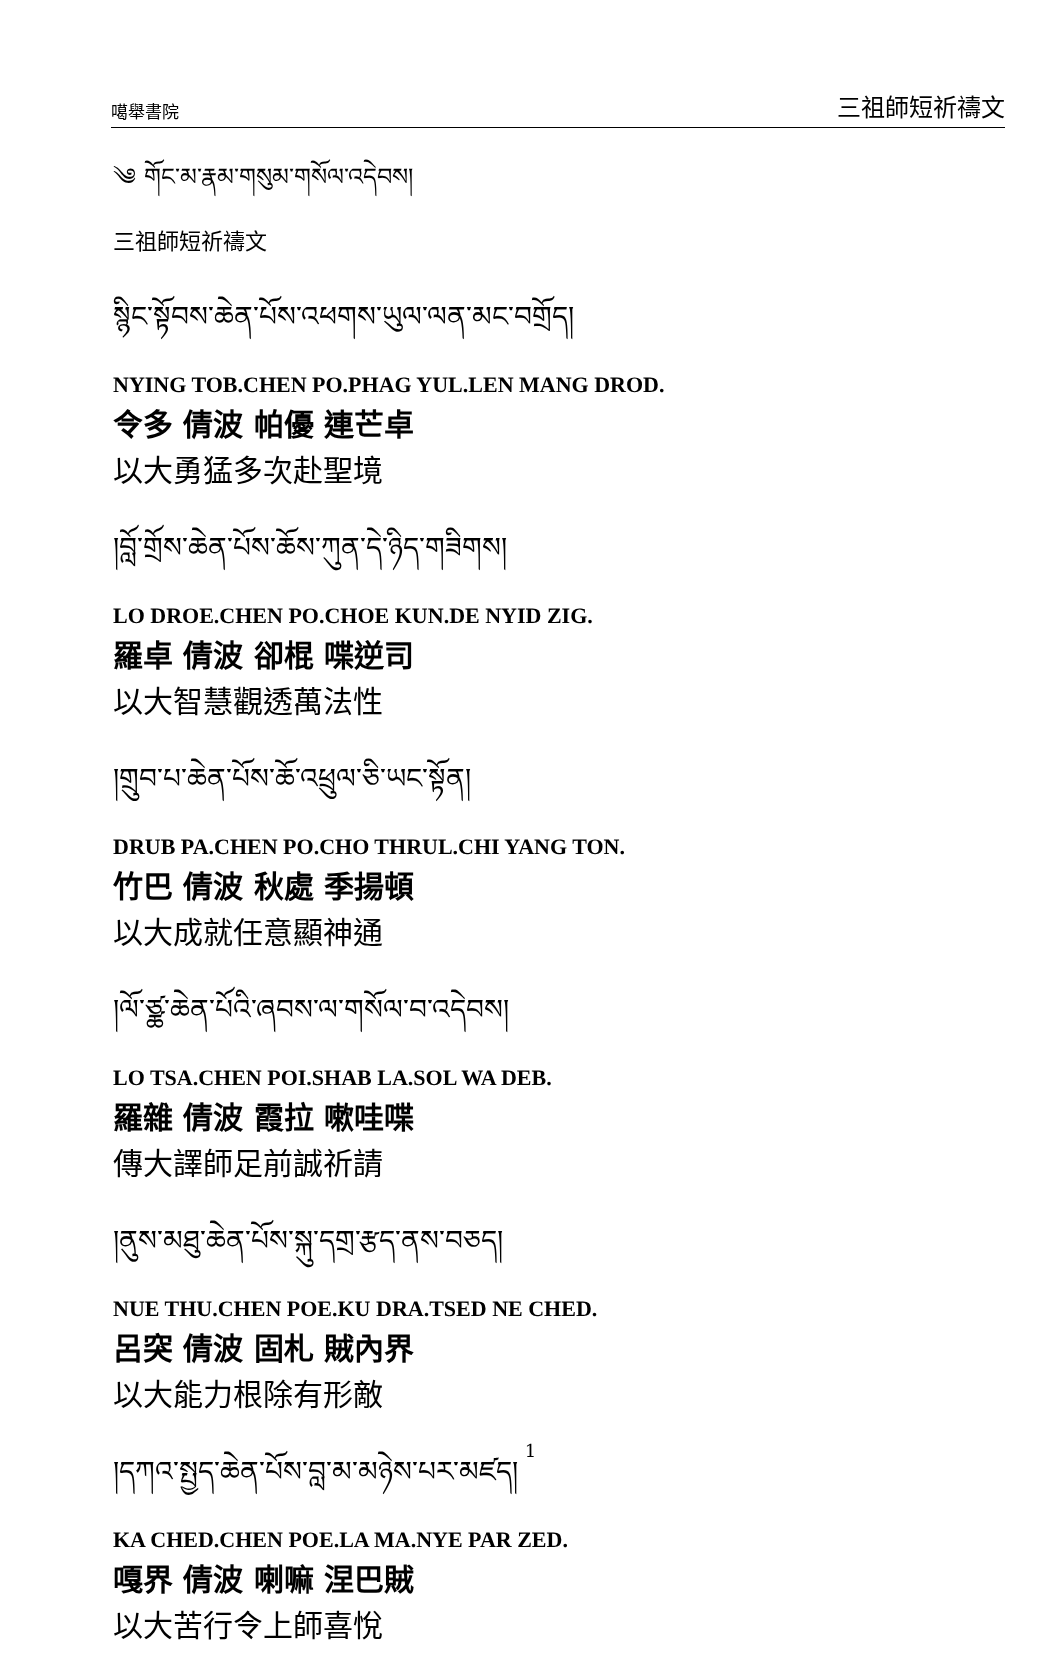噶舉書院 三祖師短祈禱文
༄ གོང་མ་རྣམ་གསུམ་གསོལ་འདེབས།
三祖師短祈禱文
སྙིང་སྟོབས་ཆེན་པོས་འཕགས་ཡུལ་ལན་མང་བགྲོད།
NYING TOB.CHEN PO.PHAG YUL.LEN MANG DROD.
令多 倩波 帕優 連芒卓
以大勇猛多次赴聖境
།བློ་གྲོས་ཆེན་པོས་ཆོས་ཀུན་དེ་ཉིད་གཟིགས།
LO DROE.CHEN PO.CHOE KUN.DE NYID ZIG.
羅卓 倩波 卻棍 喋逆司
以大智慧觀透萬法性
།གྲུབ་པ་ཆེན་པོས་ཆོ་འཕྲུལ་ཅི་ཡང་སྟོན།
DRUB PA.CHEN PO.CHO THRUL.CHI YANG TON.
竹巴 倩波 秋處 季揚頓
以大成就任意顯神通
།ལོ་ཙྪ་ཆེན་པོའི་ཞབས་ལ་གསོལ་བ་འདེབས།
LO TSA.CHEN POI.SHAB LA.SOL WA DEB.
羅雜 倩波 霞拉 嗽哇喋
傳大譯師足前誠祈請
།ནུས་མཐུ་ཆེན་པོས་སྐུ་དགྲ་རྩད་ནས་བཅད།
NUE THU.CHEN POE.KU DRA.TSED NE CHED.
呂突 倩波 固札 賊內界
以大能力根除有形敵
།དཀའ་སྤྱད་ཆེན་པོས་བླ་མ་མཉེས་པར་མཛད།
KA CHED.CHEN POE.LA MA.NYE PAR ZED.
嘎界 倩波 喇嘛 涅巴賊
以大苦行令上師喜悅
1